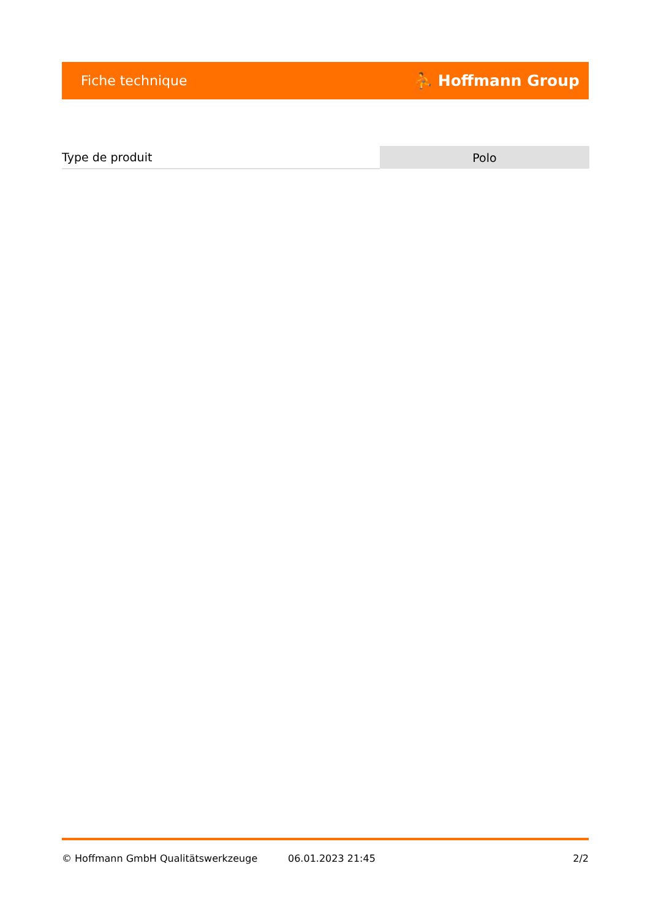Fiche technique ⛹ Hoffmann Group
| Type de produit | Polo |
© Hoffmann GmbH Qualitätswerkzeuge 06.01.2023 21:45 2/2